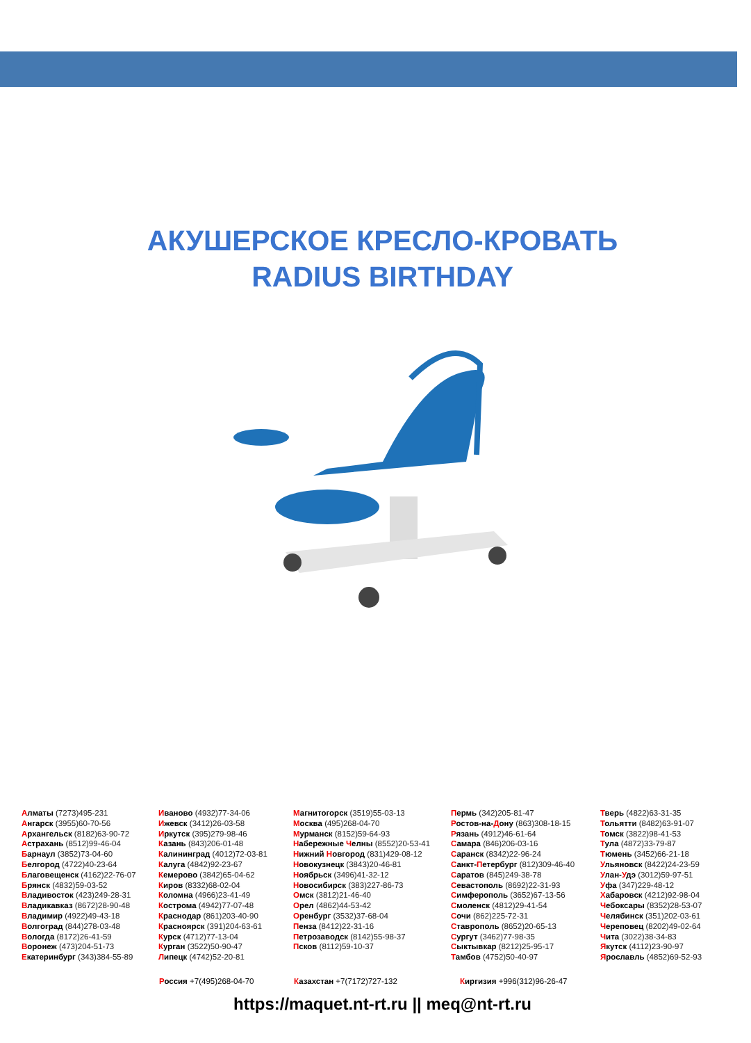АКУШЕРСКОЕ КРЕСЛО-КРОВАТЬ
RADIUS BIRTHDAY
Алматы (7273)495-231
Ангарск (3955)60-70-56
Архангельск (8182)63-90-72
Астрахань (8512)99-46-04
Барнаул (3852)73-04-60
Белгород (4722)40-23-64
Благовещенск (4162)22-76-07
Брянск (4832)59-03-52
Владивосток (423)249-28-31
Владикавказ (8672)28-90-48
Владимир (4922)49-43-18
Волгоград (844)278-03-48
Вологда (8172)26-41-59
Воронеж (473)204-51-73
Екатеринбург (343)384-55-89
Иваново (4932)77-34-06
Ижевск (3412)26-03-58
Иркутск (395)279-98-46
Казань (843)206-01-48
Калининград (4012)72-03-81
Калуга (4842)92-23-67
Кемерово (3842)65-04-62
Киров (8332)68-02-04
Коломна (4966)23-41-49
Кострома (4942)77-07-48
Краснодар (861)203-40-90
Красноярск (391)204-63-61
Курск (4712)77-13-04
Курган (3522)50-90-47
Липецк (4742)52-20-81
Магнитогорск (3519)55-03-13
Москва (495)268-04-70
Мурманск (8152)59-64-93
Набережные Челны (8552)20-53-41
Нижний Новгород (831)429-08-12
Новокузнецк (3843)20-46-81
Ноябрьск (3496)41-32-12
Новосибирск (383)227-86-73
Омск (3812)21-46-40
Орел (4862)44-53-42
Оренбург (3532)37-68-04
Пенза (8412)22-31-16
Петрозаводск (8142)55-98-37
Псков (8112)59-10-37
Пермь (342)205-81-47
Ростов-на-Дону (863)308-18-15
Рязань (4912)46-61-64
Самара (846)206-03-16
Саранск (8342)22-96-24
Санкт-Петербург (812)309-46-40
Саратов (845)249-38-78
Севастополь (8692)22-31-93
Симферополь (3652)67-13-56
Смоленск (4812)29-41-54
Сочи (862)225-72-31
Ставрополь (8652)20-65-13
Сургут (3462)77-98-35
Сыктывкар (8212)25-95-17
Тамбов (4752)50-40-97
Тверь (4822)63-31-35
Тольятти (8482)63-91-07
Томск (3822)98-41-53
Тула (4872)33-79-87
Тюмень (3452)66-21-18
Ульяновск (8422)24-23-59
Улан-Удэ (3012)59-97-51
Уфа (347)229-48-12
Хабаровск (4212)92-98-04
Чебоксары (8352)28-53-07
Челябинск (351)202-03-61
Череповец (8202)49-02-64
Чита (3022)38-34-83
Якутск (4112)23-90-97
Ярославль (4852)69-52-93
Россия +7(495)268-04-70 Казахстан +7(7172)727-132 Киргизия +996(312)96-26-47
https://maquet.nt-rt.ru || meq@nt-rt.ru